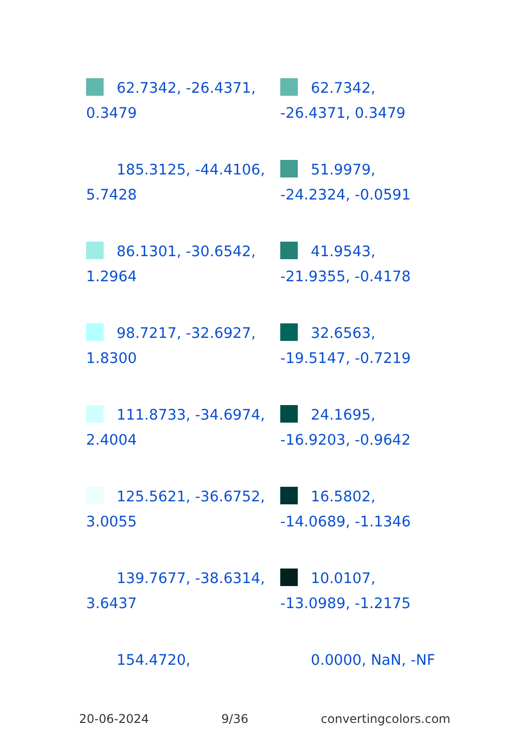62.7342, -26.4371, 0.3479
62.7342, -26.4371, 0.3479
185.3125, -44.4106, 5.7428
51.9979, -24.2324, -0.0591
86.1301, -30.6542, 1.2964
41.9543, -21.9355, -0.4178
98.7217, -32.6927, 1.8300
32.6563, -19.5147, -0.7219
111.8733, -34.6974, 2.4004
24.1695, -16.9203, -0.9642
125.5621, -36.6752, 3.0055
16.5802, -14.0689, -1.1346
139.7677, -38.6314, 3.6437
10.0107, -13.0989, -1.2175
154.4720,
0.0000, NaN, -NF
20-06-2024 9/36 convertingcolors.com